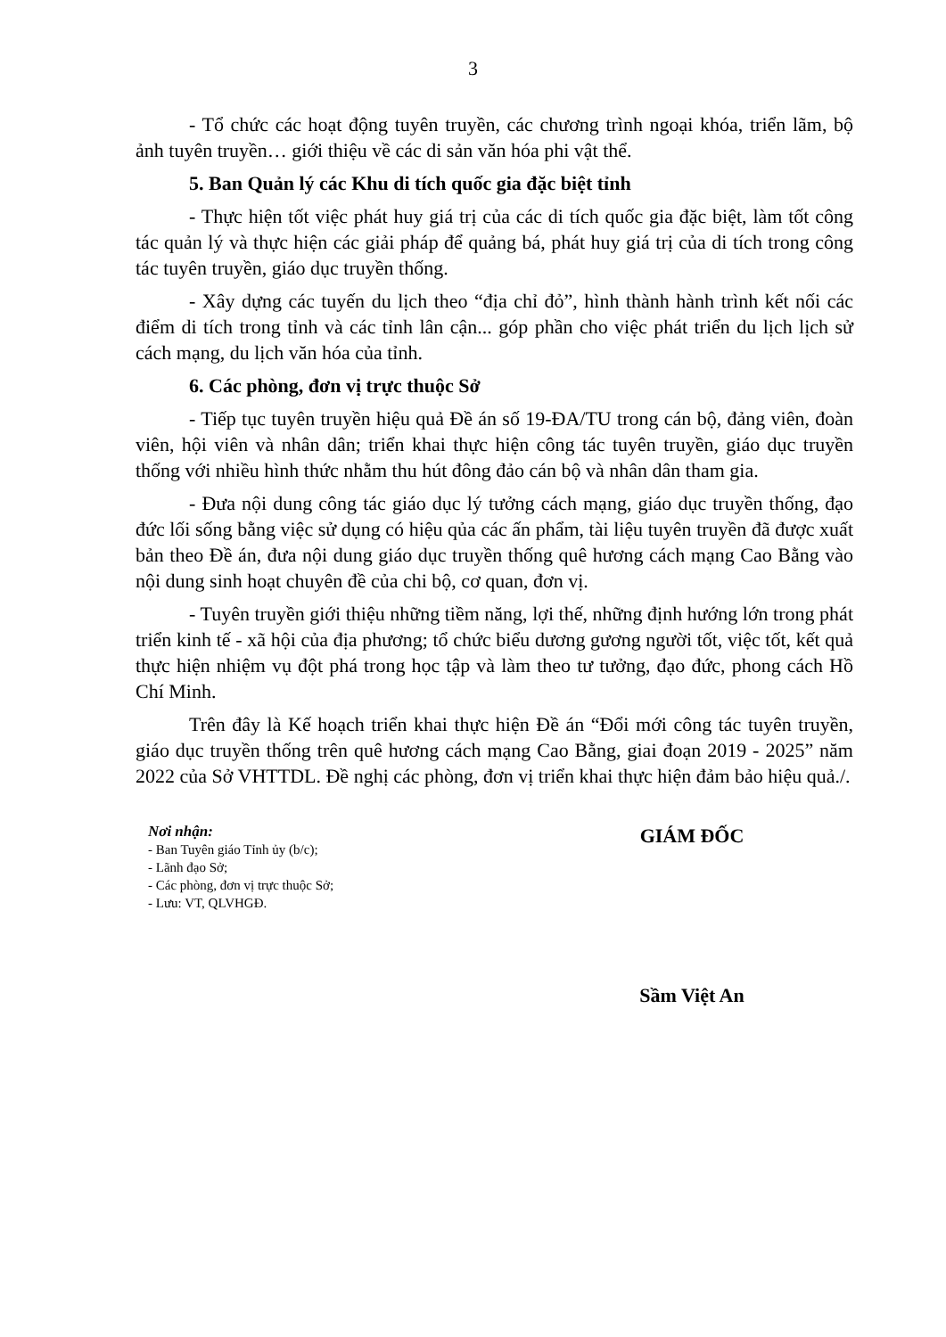3
- Tổ chức các hoạt động tuyên truyền, các chương trình ngoại khóa, triển lãm, bộ ảnh tuyên truyền… giới thiệu về các di sản văn hóa phi vật thể.
5. Ban Quản lý các Khu di tích quốc gia đặc biệt tỉnh
- Thực hiện tốt việc phát huy giá trị của các di tích quốc gia đặc biệt, làm tốt công tác quản lý và thực hiện các giải pháp để quảng bá, phát huy giá trị của di tích trong công tác tuyên truyền, giáo dục truyền thống.
- Xây dựng các tuyến du lịch theo “địa chỉ đỏ”, hình thành hành trình kết nối các điểm di tích trong tỉnh và các tỉnh lân cận... góp phần cho việc phát triển du lịch lịch sử cách mạng, du lịch văn hóa của tỉnh.
6. Các phòng, đơn vị trực thuộc Sở
- Tiếp tục tuyên truyền hiệu quả Đề án số 19-ĐA/TU trong cán bộ, đảng viên, đoàn viên, hội viên và nhân dân; triển khai thực hiện công tác tuyên truyền, giáo dục truyền thống với nhiều hình thức nhằm thu hút đông đảo cán bộ và nhân dân tham gia.
- Đưa nội dung công tác giáo dục lý tưởng cách mạng, giáo dục truyền thống, đạo đức lối sống bằng việc sử dụng có hiệu qủa các ấn phẩm, tài liệu tuyên truyền đã được xuất bản theo Đề án, đưa nội dung giáo dục truyền thống quê hương cách mạng Cao Bằng vào nội dung sinh hoạt chuyên đề của chi bộ, cơ quan, đơn vị.
- Tuyên truyền giới thiệu những tiềm năng, lợi thế, những định hướng lớn trong phát triển kinh tế - xã hội của địa phương; tổ chức biểu dương gương người tốt, việc tốt, kết quả thực hiện nhiệm vụ đột phá trong học tập và làm theo tư tưởng, đạo đức, phong cách Hồ Chí Minh.
Trên đây là Kế hoạch triển khai thực hiện Đề án “Đổi mới công tác tuyên truyền, giáo dục truyền thống trên quê hương cách mạng Cao Bằng, giai đoạn 2019 - 2025” năm 2022 của Sở VHTTDL. Đề nghị các phòng, đơn vị triển khai thực hiện đảm bảo hiệu quả./.
Nơi nhận:
- Ban Tuyên giáo Tỉnh ủy (b/c);
- Lãnh đạo Sở;
- Các phòng, đơn vị trực thuộc Sở;
- Lưu: VT, QLVHGĐ.
GIÁM ĐỐC
Sầm Việt An